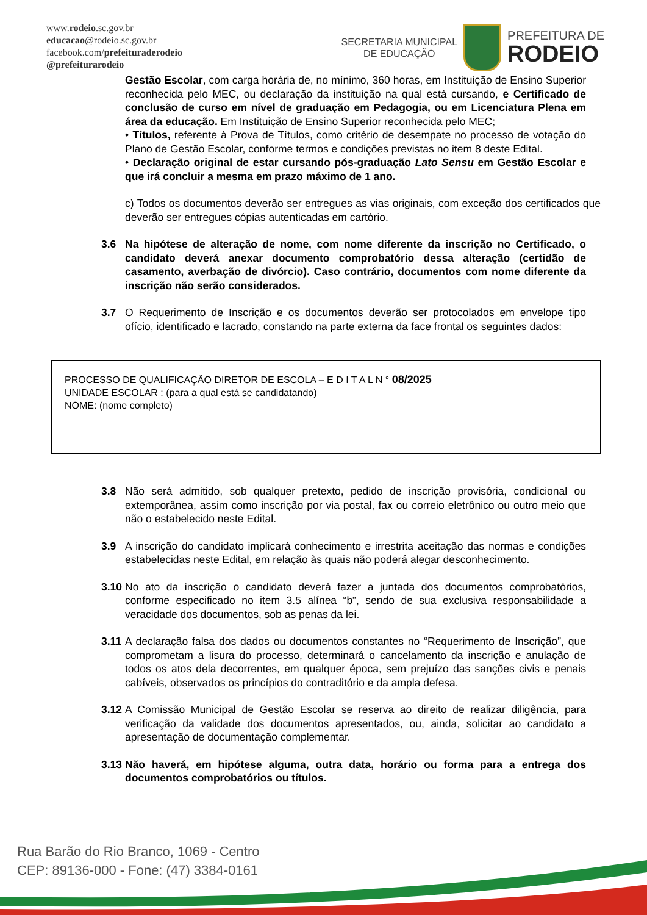www.rodeio.sc.gov.br
educacao@rodeio.sc.gov.br
facebook.com/prefeituraderodeio
@prefeiturarodeio
SECRETARIA MUNICIPAL
DE EDUCAÇÃO
PREFEITURA DE
RODEIO
Gestão Escolar, com carga horária de, no mínimo, 360 horas, em Instituição de Ensino Superior reconhecida pelo MEC, ou declaração da instituição na qual está cursando, e Certificado de conclusão de curso em nível de graduação em Pedagogia, ou em Licenciatura Plena em área da educação. Em Instituição de Ensino Superior reconhecida pelo MEC;
• Títulos, referente à Prova de Títulos, como critério de desempate no processo de votação do Plano de Gestão Escolar, conforme termos e condições previstas no item 8 deste Edital.
• Declaração original de estar cursando pós-graduação Lato Sensu em Gestão Escolar e que irá concluir a mesma em prazo máximo de 1 ano.
c) Todos os documentos deverão ser entregues as vias originais, com exceção dos certificados que deverão ser entregues cópias autenticadas em cartório.
3.6 Na hipótese de alteração de nome, com nome diferente da inscrição no Certificado, o candidato deverá anexar documento comprobatório dessa alteração (certidão de casamento, averbação de divórcio). Caso contrário, documentos com nome diferente da inscrição não serão considerados.
3.7 O Requerimento de Inscrição e os documentos deverão ser protocolados em envelope tipo ofício, identificado e lacrado, constando na parte externa da face frontal os seguintes dados:
PROCESSO DE QUALIFICAÇÃO DIRETOR DE ESCOLA – E D I T A L N ° 08/2025
UNIDADE ESCOLAR : (para a qual está se candidatando)
NOME: (nome completo)
3.8 Não será admitido, sob qualquer pretexto, pedido de inscrição provisória, condicional ou extemporânea, assim como inscrição por via postal, fax ou correio eletrônico ou outro meio que não o estabelecido neste Edital.
3.9 A inscrição do candidato implicará conhecimento e irrestrita aceitação das normas e condições estabelecidas neste Edital, em relação às quais não poderá alegar desconhecimento.
3.10
No ato da inscrição o candidato deverá fazer a juntada dos documentos comprobatórios, conforme especificado no item 3.5 alínea “b”, sendo de sua exclusiva responsabilidade a veracidade dos documentos, sob as penas da lei.
3.11
A declaração falsa dos dados ou documentos constantes no “Requerimento de Inscrição”, que comprometam a lisura do processo, determinará o cancelamento da inscrição e anulação de todos os atos dela decorrentes, em qualquer época, sem prejuízo das sanções civis e penais cabíveis, observados os princípios do contraditório e da ampla defesa.
3.12
A Comissão Municipal de Gestão Escolar se reserva ao direito de realizar diligência, para verificação da validade dos documentos apresentados, ou, ainda, solicitar ao candidato a apresentação de documentação complementar.
3.13
Não haverá, em hipótese alguma, outra data, horário ou forma para a entrega dos documentos comprobatórios ou títulos.
Rua Barão do Rio Branco, 1069 - Centro
CEP: 89136-000 - Fone: (47) 3384-0161